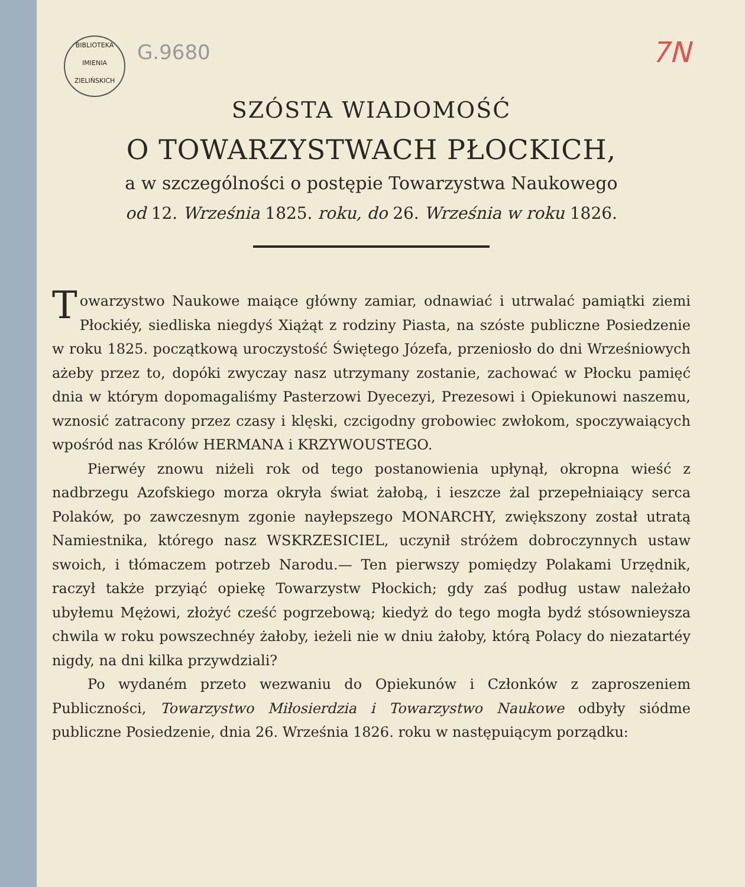BIBLIOTEKA
IMIENIA
ZIELIŃSKICH
G.9680
7N
SZÓSTA WIADOMOŚĆ
O TOWARZYSTWACH PŁOCKICH,
a w szczególności o postępie Towarzystwa Naukowego
od 12. Września 1825. roku, do 26. Września w roku 1826.
Towarzystwo Naukowe maiące główny zamiar, odnawiać i utrwalać pamiątki ziemi Płockiéy, siedliska niegdyś Xiążąt z rodziny Piasta, na szóste publiczne Posiedzenie w roku 1825. początkową uroczystość Świętego Józefa, przeniosło do dni Wrześniowych ażeby przez to, dopóki zwyczay nasz utrzymany zostanie, zachować w Płocku pamięć dnia w którym dopomagaliśmy Pasterzowi Dyecezyi, Prezesowi i Opiekunowi naszemu, wznosić zatracony przez czasy i klęski, czcigodny grobowiec zwłokom, spoczywaiących wpośród nas Królów HERMANA i KRZYWOUSTEGO.
Pierwéy znowu niżeli rok od tego postanowienia upłynął, okropna wieść z nadbrzegu Azofskiego morza okryła świat żałobą, i ieszcze żal przepełniaiący serca Polaków, po zawczesnym zgonie nayłepszego MONARCHY, zwiększony został utratą Namiestnika, którego nasz WSKRZESICIEL, uczynił stróżem dobroczynnych ustaw swoich, i tłómaczem potrzeb Narodu.— Ten pierwszy pomiędzy Polakami Urzędnik, raczył także przyiąć opiekę Towarzystw Płockich; gdy zaś podług ustaw należało ubyłemu Mężowi, złożyć cześć pogrzebową; kiedyż do tego mogła bydź stósownieysza chwila w roku powszechnéy żałoby, ieżeli nie w dniu żałoby, którą Polacy do niezatartéy nigdy, na dni kilka przywdziali?
Po wydaném przeto wezwaniu do Opiekunów i Członków z zaproszeniem Publiczności, Towarzystwo Miłosierdzia i Towarzystwo Naukowe odbyły siódme publiczne Posiedzenie, dnia 26. Września 1826. roku w następuiącym porządku: